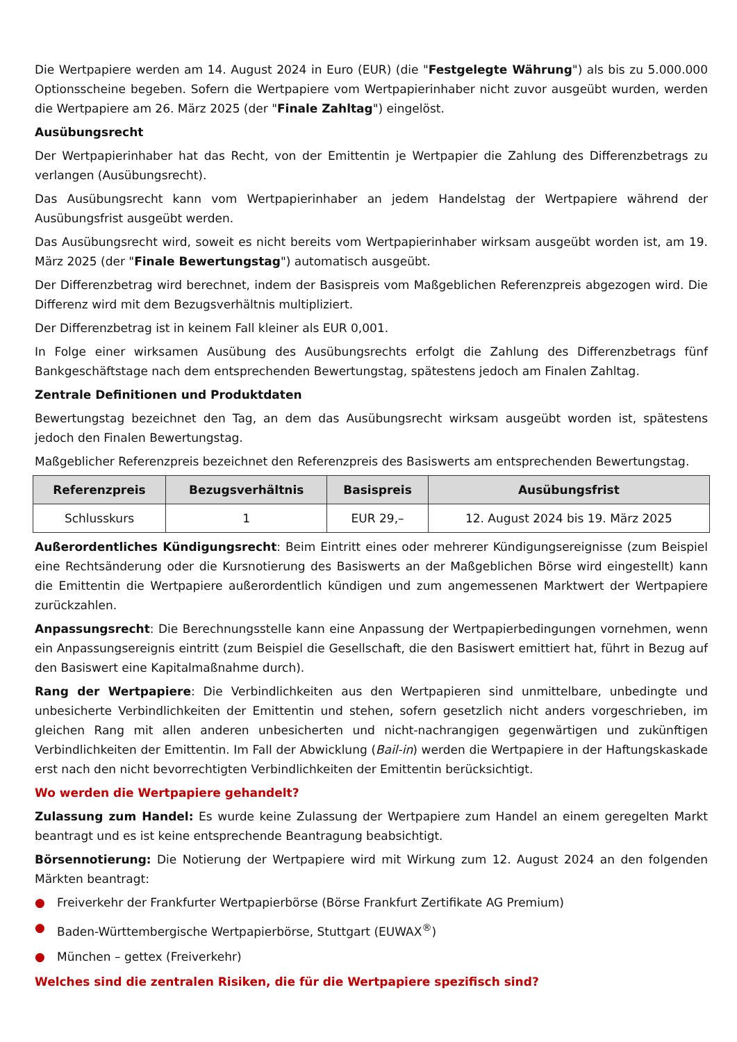Die Wertpapiere werden am 14. August 2024 in Euro (EUR) (die "Festgelegte Währung") als bis zu 5.000.000 Optionsscheine begeben. Sofern die Wertpapiere vom Wertpapierinhaber nicht zuvor ausgeübt wurden, werden die Wertpapiere am 26. März 2025 (der "Finale Zahltag") eingelöst.
Ausübungsrecht
Der Wertpapierinhaber hat das Recht, von der Emittentin je Wertpapier die Zahlung des Differenzbetrags zu verlangen (Ausübungsrecht).
Das Ausübungsrecht kann vom Wertpapierinhaber an jedem Handelstag der Wertpapiere während der Ausübungsfrist ausgeübt werden.
Das Ausübungsrecht wird, soweit es nicht bereits vom Wertpapierinhaber wirksam ausgeübt worden ist, am 19. März 2025 (der "Finale Bewertungstag") automatisch ausgeübt.
Der Differenzbetrag wird berechnet, indem der Basispreis vom Maßgeblichen Referenzpreis abgezogen wird. Die Differenz wird mit dem Bezugsverhältnis multipliziert.
Der Differenzbetrag ist in keinem Fall kleiner als EUR 0,001.
In Folge einer wirksamen Ausübung des Ausübungsrechts erfolgt die Zahlung des Differenzbetrags fünf Bankgeschäftstage nach dem entsprechenden Bewertungstag, spätestens jedoch am Finalen Zahltag.
Zentrale Definitionen und Produktdaten
Bewertungstag bezeichnet den Tag, an dem das Ausübungsrecht wirksam ausgeübt worden ist, spätestens jedoch den Finalen Bewertungstag.
Maßgeblicher Referenzpreis bezeichnet den Referenzpreis des Basiswerts am entsprechenden Bewertungstag.
| Referenzpreis | Bezugsverhältnis | Basispreis | Ausübungsfrist |
| --- | --- | --- | --- |
| Schlusskurs | 1 | EUR 29,– | 12. August 2024 bis 19. März 2025 |
Außerordentliches Kündigungsrecht: Beim Eintritt eines oder mehrerer Kündigungsereignisse (zum Beispiel eine Rechtsänderung oder die Kursnotierung des Basiswerts an der Maßgeblichen Börse wird eingestellt) kann die Emittentin die Wertpapiere außerordentlich kündigen und zum angemessenen Marktwert der Wertpapiere zurückzahlen.
Anpassungsrecht: Die Berechnungsstelle kann eine Anpassung der Wertpapierbedingungen vornehmen, wenn ein Anpassungsereignis eintritt (zum Beispiel die Gesellschaft, die den Basiswert emittiert hat, führt in Bezug auf den Basiswert eine Kapitalmaßnahme durch).
Rang der Wertpapiere: Die Verbindlichkeiten aus den Wertpapieren sind unmittelbare, unbedingte und unbesicherte Verbindlichkeiten der Emittentin und stehen, sofern gesetzlich nicht anders vorgeschrieben, im gleichen Rang mit allen anderen unbesicherten und nicht-nachrangigen gegenwärtigen und zukünftigen Verbindlichkeiten der Emittentin. Im Fall der Abwicklung (Bail-in) werden die Wertpapiere in der Haftungskaskade erst nach den nicht bevorrechtigten Verbindlichkeiten der Emittentin berücksichtigt.
Wo werden die Wertpapiere gehandelt?
Zulassung zum Handel: Es wurde keine Zulassung der Wertpapiere zum Handel an einem geregelten Markt beantragt und es ist keine entsprechende Beantragung beabsichtigt.
Börsennotierung: Die Notierung der Wertpapiere wird mit Wirkung zum 12. August 2024 an den folgenden Märkten beantragt:
● Freiverkehr der Frankfurter Wertpapierbörse (Börse Frankfurt Zertifikate AG Premium)
● Baden-Württembergische Wertpapierbörse, Stuttgart (EUWAX<sup>®</sup>)
● München – gettex (Freiverkehr)
Welches sind die zentralen Risiken, die für die Wertpapiere spezifisch sind?